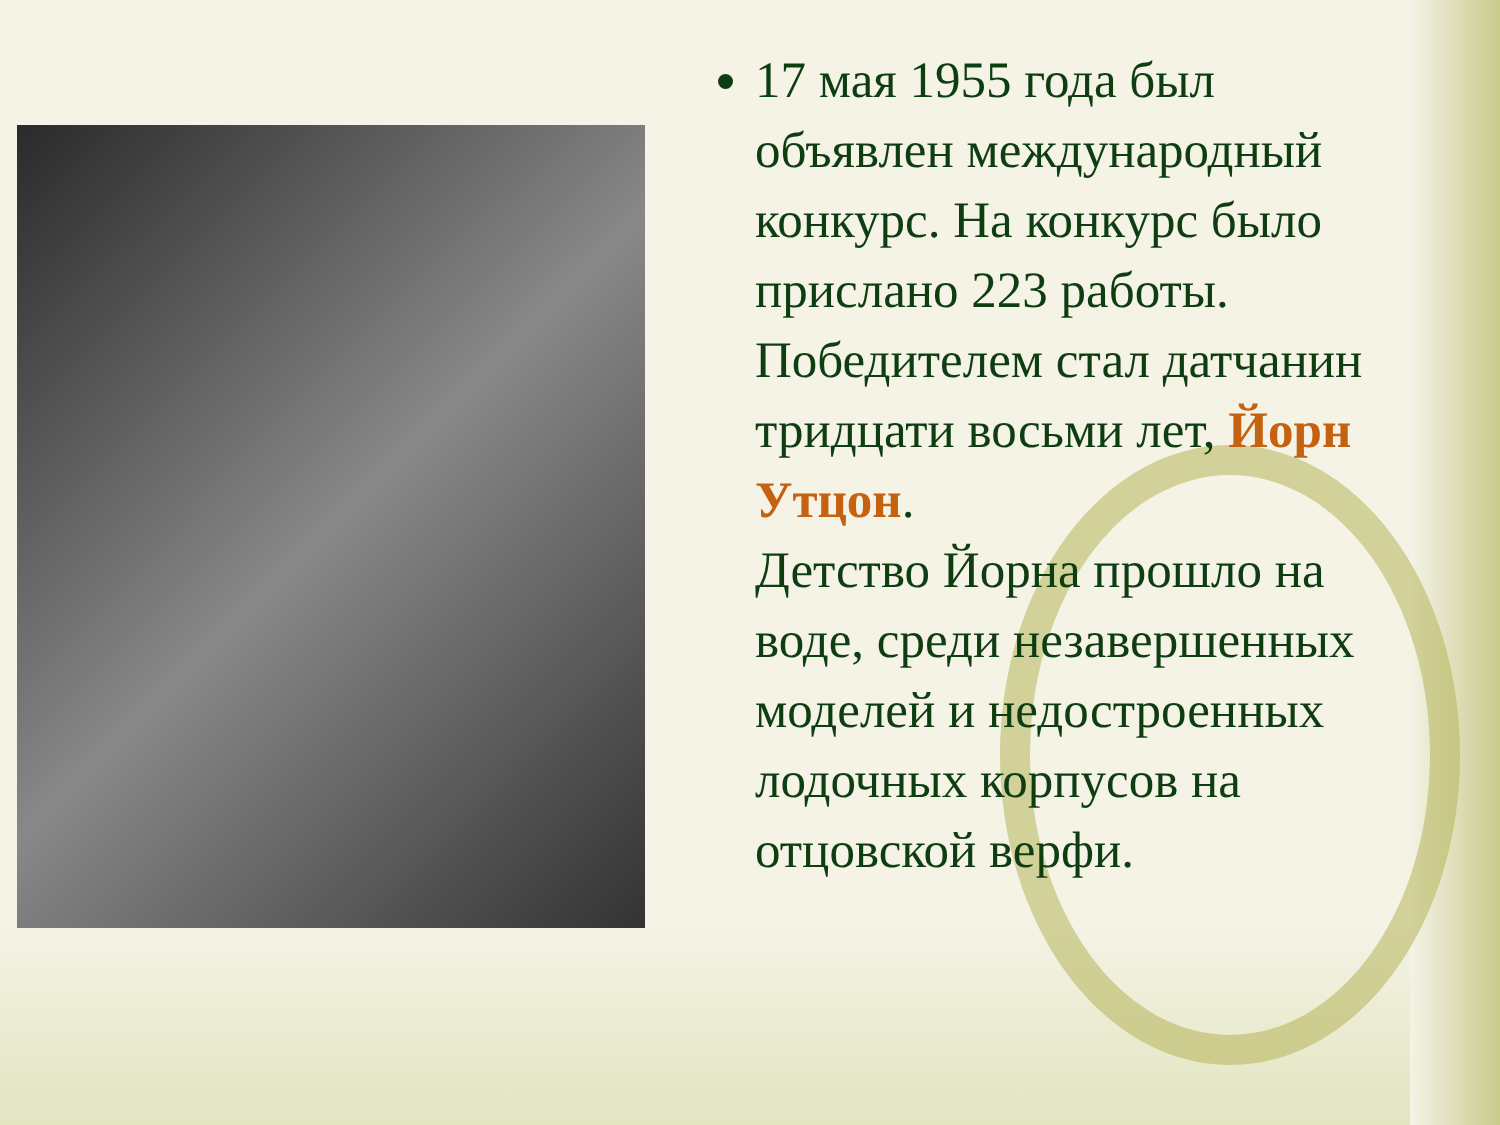17 мая 1955 года был объявлен международный конкурс. На конкурс было прислано 223 работы. Победителем стал датчанин тридцати восьми лет, Йорн Утцон.
Детство Йорна прошло на воде, среди незавершенных моделей и недостроенных лодочных корпусов на отцовской верфи.